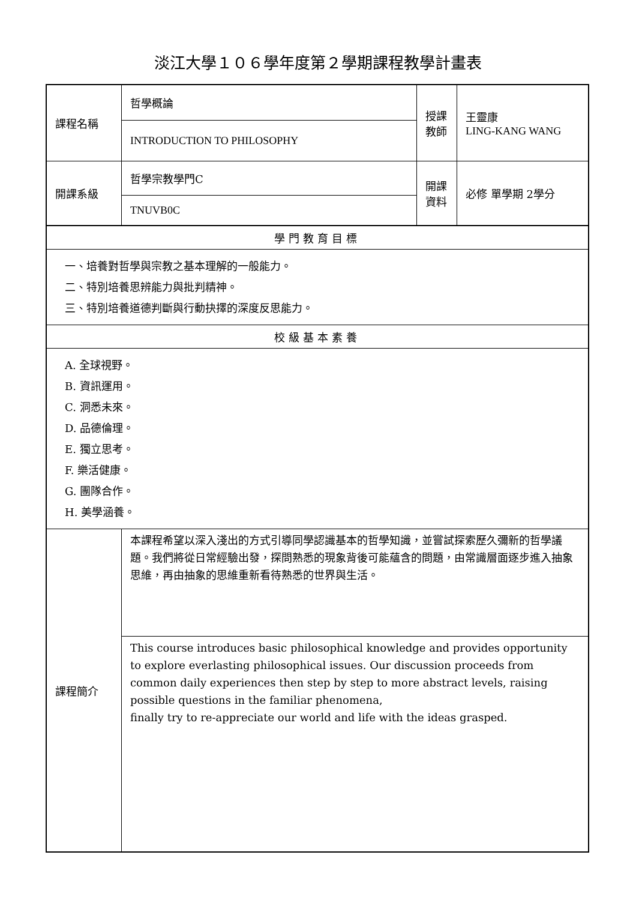淡江大學１０６學年度第２學期課程教學計畫表
| 課程名稱 | 哲學概論 | 授課 教師 | 王靈康 LING-KANG WANG |
| | INTRODUCTION TO PHILOSOPHY | | |
| 開課系級 | 哲學宗教學門C | 開課 資料 | 必修 單學期 2學分 |
| | TNUVB0C | | |
| 學門教育目標 | | | |
| 一、培養對哲學與宗教之基本理解的一般能力。 二、特別培養思辨能力與批判精神。 三、特別培養道德判斷與行動抉擇的深度反思能力。 | | | |
| 校級基本素養 | | | |
| A. 全球視野。 B. 資訊運用。 C. 洞悉未來。 D. 品德倫理。 E. 獨立思考。 F. 樂活健康。 G. 團隊合作。 H. 美學涵養。 | | | |
| 課程簡介 | 本課程希望以深入淺出的方式引導同學認識基本的哲學知識，並嘗試探索歷久彌新的哲學議題。我們將從日常經驗出發，探問熟悉的現象背後可能蘊含的問題，由常識層面逐步進入抽象思維，再由抽象的思維重新看待熟悉的世界與生活。 | | |
| | This course introduces basic philosophical knowledge and provides opportunity to explore everlasting philosophical issues. Our discussion proceeds from common daily experiences then step by step to more abstract levels, raising possible questions in the familiar phenomena, finally try to re-appreciate our world and life with the ideas grasped. | | |